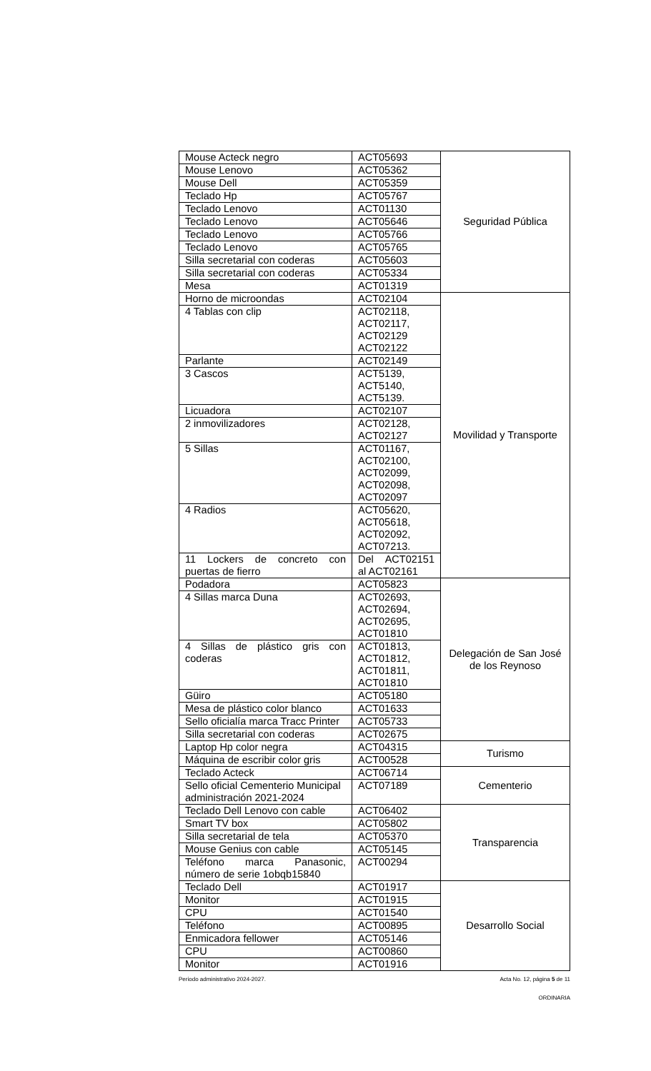| Mouse Acteck negro | ACT05693 | Seguridad Pública |
| Mouse Lenovo | ACT05362 | |
| Mouse Dell | ACT05359 | |
| Teclado Hp | ACT05767 | |
| Teclado Lenovo | ACT01130 | |
| Teclado Lenovo | ACT05646 | |
| Teclado Lenovo | ACT05766 | |
| Teclado Lenovo | ACT05765 | |
| Silla secretarial con coderas | ACT05603 | |
| Silla secretarial con coderas | ACT05334 | |
| Mesa | ACT01319 | |
| Horno de microondas | ACT02104 | Movilidad y Transporte |
| 4 Tablas con clip | ACT02118, ACT02117, ACT02129 ACT02122 | |
| Parlante | ACT02149 | |
| 3 Cascos | ACT5139, ACT5140, ACT5139. | |
| Licuadora | ACT02107 | |
| 2 inmovilizadores | ACT02128, ACT02127 | |
| 5 Sillas | ACT01167, ACT02100, ACT02099, ACT02098, ACT02097 | |
| 4 Radios | ACT05620, ACT05618, ACT02092, ACT07213. | |
| 11 Lockers de concreto con puertas de fierro | Del ACT02151 al ACT02161 | |
| Podadora | ACT05823 | Delegación de San José de los Reynoso |
| 4 Sillas marca Duna | ACT02693, ACT02694, ACT02695, ACT01810 | |
| 4 Sillas de plástico gris con coderas | ACT01813, ACT01812, ACT01811, ACT01810 | |
| Güiro | ACT05180 | |
| Mesa de plástico color blanco | ACT01633 | |
| Sello oficialía marca Tracc Printer | ACT05733 | |
| Silla secretarial con coderas | ACT02675 | |
| Laptop Hp color negra | ACT04315 | Turismo |
| Máquina de escribir color gris | ACT00528 | |
| Teclado Acteck | ACT06714 | Cementerio |
| Sello oficial Cementerio Municipal administración 2021-2024 | ACT07189 | |
| Teclado Dell Lenovo con cable | ACT06402 | Transparencia |
| Smart TV box | ACT05802 | |
| Silla secretarial de tela | ACT05370 | |
| Mouse Genius con cable | ACT05145 | |
| Teléfono marca Panasonic, número de serie 1obqb15840 | ACT00294 | |
| Teclado Dell | ACT01917 | Desarrollo Social |
| Monitor | ACT01915 | |
| CPU | ACT01540 | |
| Teléfono | ACT00895 | |
| Enmicadora fellower | ACT05146 | |
| CPU | ACT00860 | |
| Monitor | ACT01916 | |
Periodo administrativo 2024-2027. Acta No. 12, página 5 de 11
ORDINARIA